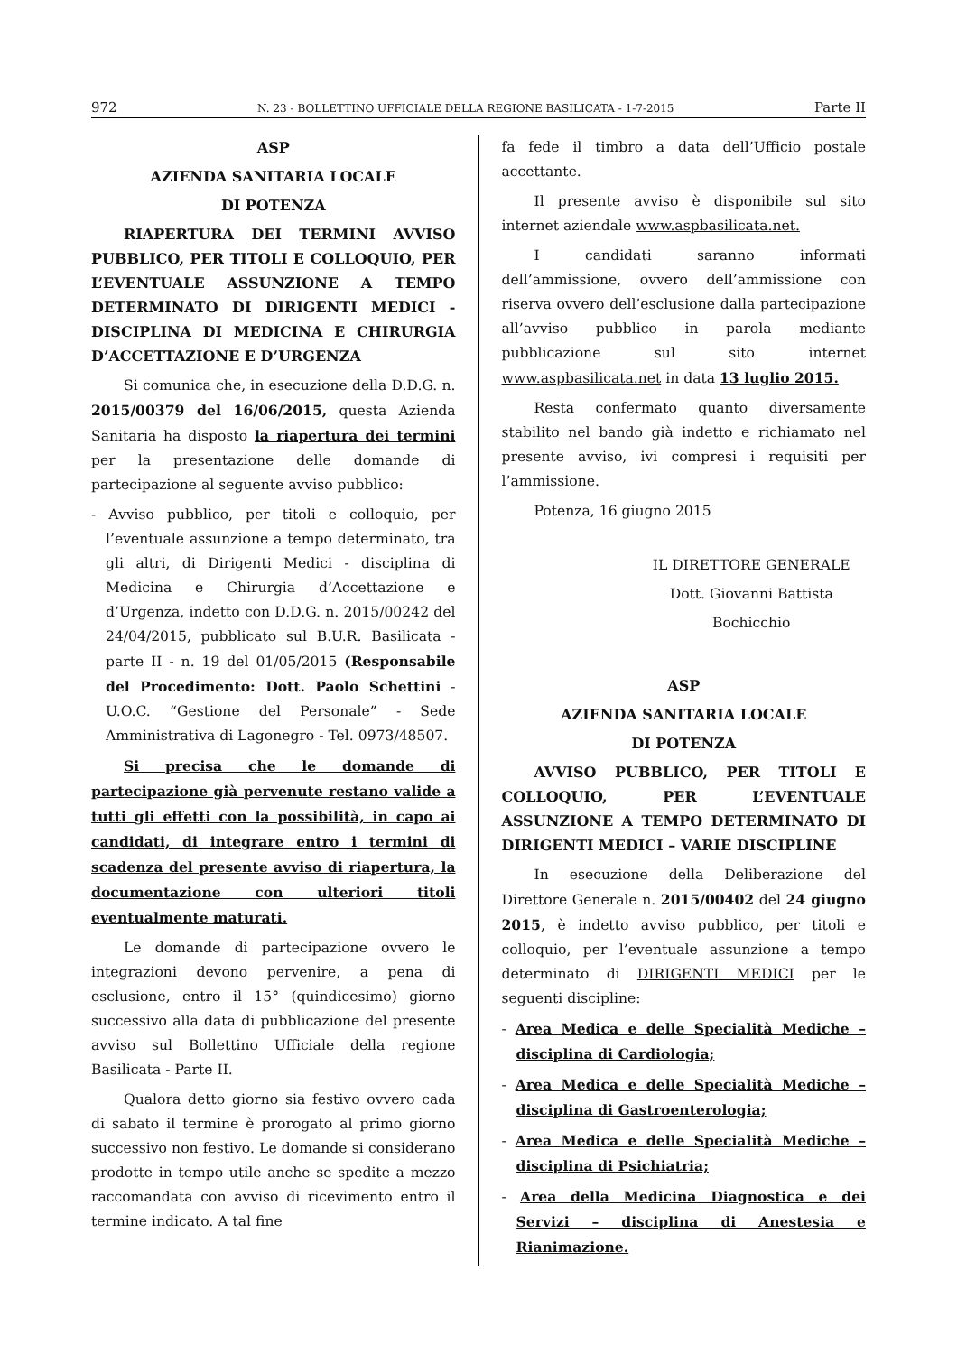972 N. 23 - BOLLETTINO UFFICIALE DELLA REGIONE BASILICATA - 1-7-2015 Parte II
ASP
AZIENDA SANITARIA LOCALE
DI POTENZA
RIAPERTURA DEI TERMINI AVVISO PUBBLICO, PER TITOLI E COLLOQUIO, PER L’EVENTUALE ASSUNZIONE A TEMPO DETERMINATO DI DIRIGENTI MEDICI - DISCIPLINA DI MEDICINA E CHIRURGIA D’ACCETTAZIONE E D’URGENZA
Si comunica che, in esecuzione della D.D.G. n. 2015/00379 del 16/06/2015, questa Azienda Sanitaria ha disposto la riapertura dei termini per la presentazione delle domande di partecipazione al seguente avviso pubblico:
- Avviso pubblico, per titoli e colloquio, per l’eventuale assunzione a tempo determinato, tra gli altri, di Dirigenti Medici - disciplina di Medicina e Chirurgia d’Accettazione e d’Urgenza, indetto con D.D.G. n. 2015/00242 del 24/04/2015, pubblicato sul B.U.R. Basilicata - parte II - n. 19 del 01/05/2015 (Responsabile del Procedimento: Dott. Paolo Schettini - U.O.C. “Gestione del Personale” - Sede Amministrativa di Lagonegro - Tel. 0973/48507.
Si precisa che le domande di partecipazione già pervenute restano valide a tutti gli effetti con la possibilità, in capo ai candidati, di integrare entro i termini di scadenza del presente avviso di riapertura, la documentazione con ulteriori titoli eventualmente maturati.
Le domande di partecipazione ovvero le integrazioni devono pervenire, a pena di esclusione, entro il 15° (quindicesimo) giorno successivo alla data di pubblicazione del presente avviso sul Bollettino Ufficiale della regione Basilicata - Parte II.
Qualora detto giorno sia festivo ovvero cada di sabato il termine è prorogato al primo giorno successivo non festivo. Le domande si considerano prodotte in tempo utile anche se spedite a mezzo raccomandata con avviso di ricevimento entro il termine indicato. A tal fine
fa fede il timbro a data dell’Ufficio postale accettante.
Il presente avviso è disponibile sul sito internet aziendale www.aspbasilicata.net.
I candidati saranno informati dell’ammissione, ovvero dell’ammissione con riserva ovvero dell’esclusione dalla partecipazione all’avviso pubblico in parola mediante pubblicazione sul sito internet www.aspbasilicata.net in data 13 luglio 2015.
Resta confermato quanto diversamente stabilito nel bando già indetto e richiamato nel presente avviso, ivi compresi i requisiti per l’ammissione.
Potenza, 16 giugno 2015
IL DIRETTORE GENERALE
Dott. Giovanni Battista
Bochicchio
ASP
AZIENDA SANITARIA LOCALE
DI POTENZA
AVVISO PUBBLICO, PER TITOLI E COLLOQUIO, PER L’EVENTUALE ASSUNZIONE A TEMPO DETERMINATO DI DIRIGENTI MEDICI – VARIE DISCIPLINE
In esecuzione della Deliberazione del Direttore Generale n. 2015/00402 del 24 giugno 2015, è indetto avviso pubblico, per titoli e colloquio, per l’eventuale assunzione a tempo determinato di DIRIGENTI MEDICI per le seguenti discipline:
- Area Medica e delle Specialità Mediche – disciplina di Cardiologia;
- Area Medica e delle Specialità Mediche – disciplina di Gastroenterologia;
- Area Medica e delle Specialità Mediche – disciplina di Psichiatria;
- Area della Medicina Diagnostica e dei Servizi – disciplina di Anestesia e Rianimazione.